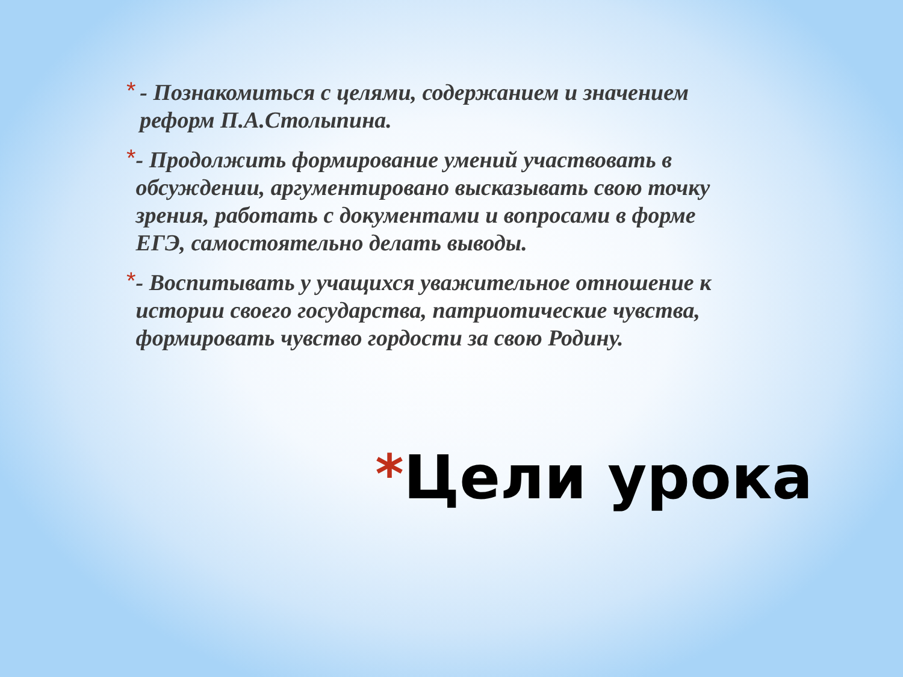*
- Познакомиться с целями, содержанием и значением реформ П.А.Столыпина.
*
- Продолжить формирование умений участвовать в обсуждении, аргументировано высказывать свою точку зрения, работать с документами и вопросами в форме ЕГЭ, самостоятельно делать выводы.
*
- Воспитывать у учащихся уважительное отношение к истории своего государства, патриотические чувства, формировать чувство гордости за свою Родину.
*Цели урока